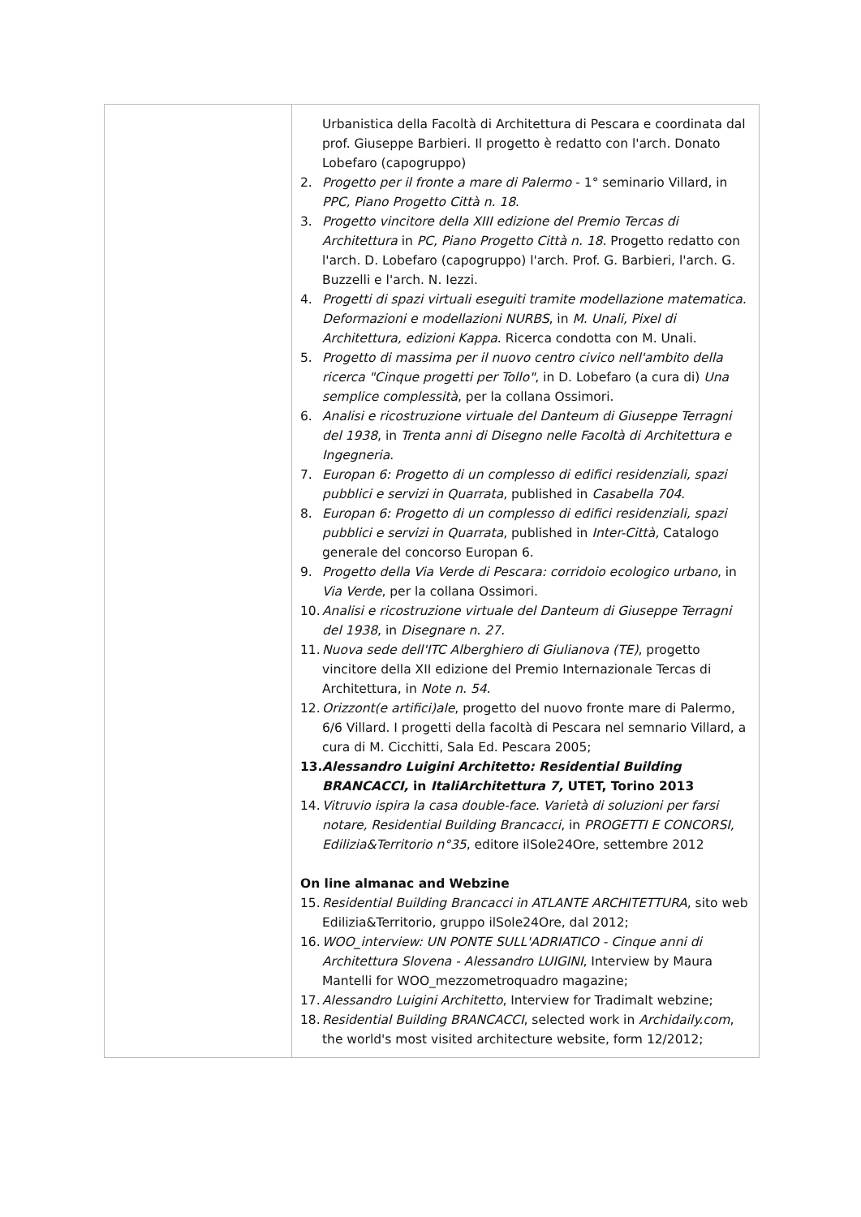| | Urbanistica della Facoltà di Architettura di Pescara e coordinata dal prof. Giuseppe Barbieri. Il progetto è redatto con l'arch. Donato Lobefaro (capogruppo) 2. Progetto per il fronte a mare di Palermo - 1° seminario Villard, in PPC, Piano Progetto Città n. 18 . 3. Progetto vincitore della XIII edizione del Premio Tercas di Architettura in PC, Piano Progetto Città n. 18 . Progetto redatto con l'arch. D. Lobefaro (capogruppo) l'arch. Prof. G. Barbieri, l'arch. G. Buzzelli e l'arch. N. Iezzi. 4. Progetti di spazi virtuali eseguiti tramite modellazione matematica. Deformazioni e modellazioni NURBS , in M. Unali, Pixel di Architettura, edizioni Kappa . Ricerca condotta con M. Unali. 5. Progetto di massima per il nuovo centro civico nell'ambito della ricerca "Cinque progetti per Tollo" , in D. Lobefaro (a cura di) Una semplice complessità , per la collana Ossimori. 6. Analisi e ricostruzione virtuale del Danteum di Giuseppe Terragni del 1938 , in Trenta anni di Disegno nelle Facoltà di Architettura e Ingegneria . 7. Europan 6: Progetto di un complesso di edifici residenziali, spazi pubblici e servizi in Quarrata , published in Casabella 704 . 8. Europan 6: Progetto di un complesso di edifici residenziali, spazi pubblici e servizi in Quarrata , published in Inter-Città, Catalogo generale del concorso Europan 6. 9. Progetto della Via Verde di Pescara: corridoio ecologico urbano , in Via Verde , per la collana Ossimori. 10. Analisi e ricostruzione virtuale del Danteum di Giuseppe Terragni del 1938 , in Disegnare n. 27. 11. Nuova sede dell'ITC Alberghiero di Giulianova (TE) , progetto vincitore della XII edizione del Premio Internazionale Tercas di Architettura, in Note n. 54 . 12. Orizzont(e artifici)ale , progetto del nuovo fronte mare di Palermo, 6/6 Villard. I progetti della facoltà di Pescara nel semnario Villard, a cura di M. Cicchitti, Sala Ed. Pescara 2005; 13. Alessandro Luigini Architetto: Residential Building BRANCACCI, in ItaliArchitettura 7, UTET, Torino 2013 14. Vitruvio ispira la casa double-face. Varietà di soluzioni per farsi notare, Residential Building Brancacci , in PROGETTI E CONCORSI, Edilizia&Territorio n°35 , editore ilSole24Ore, settembre 2012 On line almanac and Webzine 15. Residential Building Brancacci in ATLANTE ARCHITETTURA , sito web Edilizia&Territorio, gruppo ilSole24Ore, dal 2012; 16. WOO_interview: UN PONTE SULL'ADRIATICO - Cinque anni di Architettura Slovena - Alessandro LUIGINI , Interview by Maura Mantelli for WOO_mezzometroquadro magazine; 17. Alessandro Luigini Architetto , Interview for Tradimalt webzine; 18. Residential Building BRANCACCI , selected work in Archidaily.com , the world's most visited architecture website, form 12/2012; |